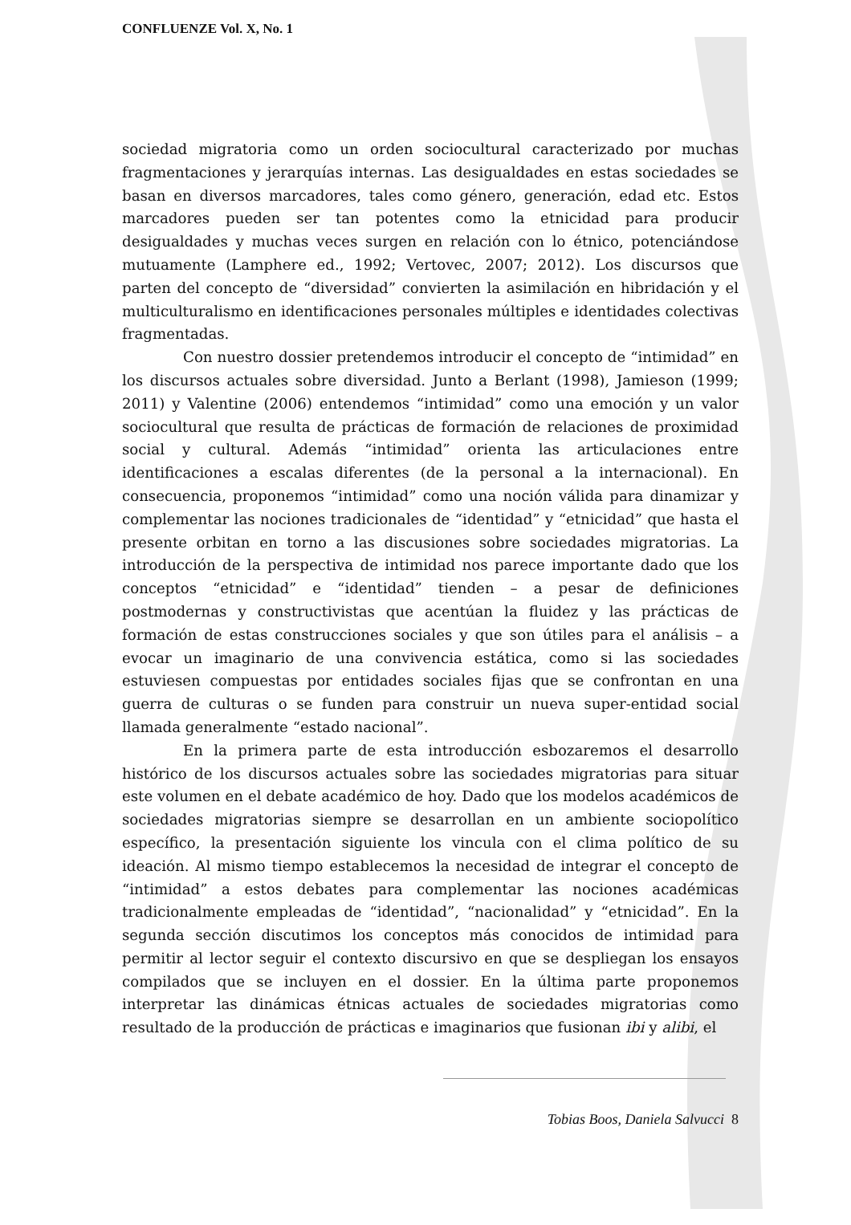CONFLUENZE Vol. X, No. 1
sociedad migratoria como un orden sociocultural caracterizado por muchas fragmentaciones y jerarquías internas. Las desigualdades en estas sociedades se basan en diversos marcadores, tales como género, generación, edad etc. Estos marcadores pueden ser tan potentes como la etnicidad para producir desigualdades y muchas veces surgen en relación con lo étnico, potenciándose mutuamente (Lamphere ed., 1992; Vertovec, 2007; 2012). Los discursos que parten del concepto de “diversidad” convierten la asimilación en hibridación y el multiculturalismo en identificaciones personales múltiples e identidades colectivas fragmentadas.
Con nuestro dossier pretendemos introducir el concepto de “intimidad” en los discursos actuales sobre diversidad. Junto a Berlant (1998), Jamieson (1999; 2011) y Valentine (2006) entendemos “intimidad” como una emoción y un valor sociocultural que resulta de prácticas de formación de relaciones de proximidad social y cultural. Además “intimidad” orienta las articulaciones entre identificaciones a escalas diferentes (de la personal a la internacional). En consecuencia, proponemos “intimidad” como una noción válida para dinamizar y complementar las nociones tradicionales de “identidad” y “etnicidad” que hasta el presente orbitan en torno a las discusiones sobre sociedades migratorias. La introducción de la perspectiva de intimidad nos parece importante dado que los conceptos “etnicidad” e “identidad” tienden – a pesar de definiciones postmodernas y constructivistas que acentúan la fluidez y las prácticas de formación de estas construcciones sociales y que son útiles para el análisis – a evocar un imaginario de una convivencia estática, como si las sociedades estuviesen compuestas por entidades sociales fijas que se confrontan en una guerra de culturas o se funden para construir un nueva super-entidad social llamada generalmente “estado nacional”.
En la primera parte de esta introducción esbozaremos el desarrollo histórico de los discursos actuales sobre las sociedades migratorias para situar este volumen en el debate académico de hoy. Dado que los modelos académicos de sociedades migratorias siempre se desarrollan en un ambiente sociopolítico específico, la presentación siguiente los vincula con el clima político de su ideación. Al mismo tiempo establecemos la necesidad de integrar el concepto de “intimidad” a estos debates para complementar las nociones académicas tradicionalmente empleadas de “identidad”, “nacionalidad” y “etnicidad”. En la segunda sección discutimos los conceptos más conocidos de intimidad para permitir al lector seguir el contexto discursivo en que se despliegan los ensayos compilados que se incluyen en el dossier. En la última parte proponemos interpretar las dinámicas étnicas actuales de sociedades migratorias como resultado de la producción de prácticas e imaginarios que fusionan ibi y alibi, el
Tobias Boos, Daniela Salvucci 8